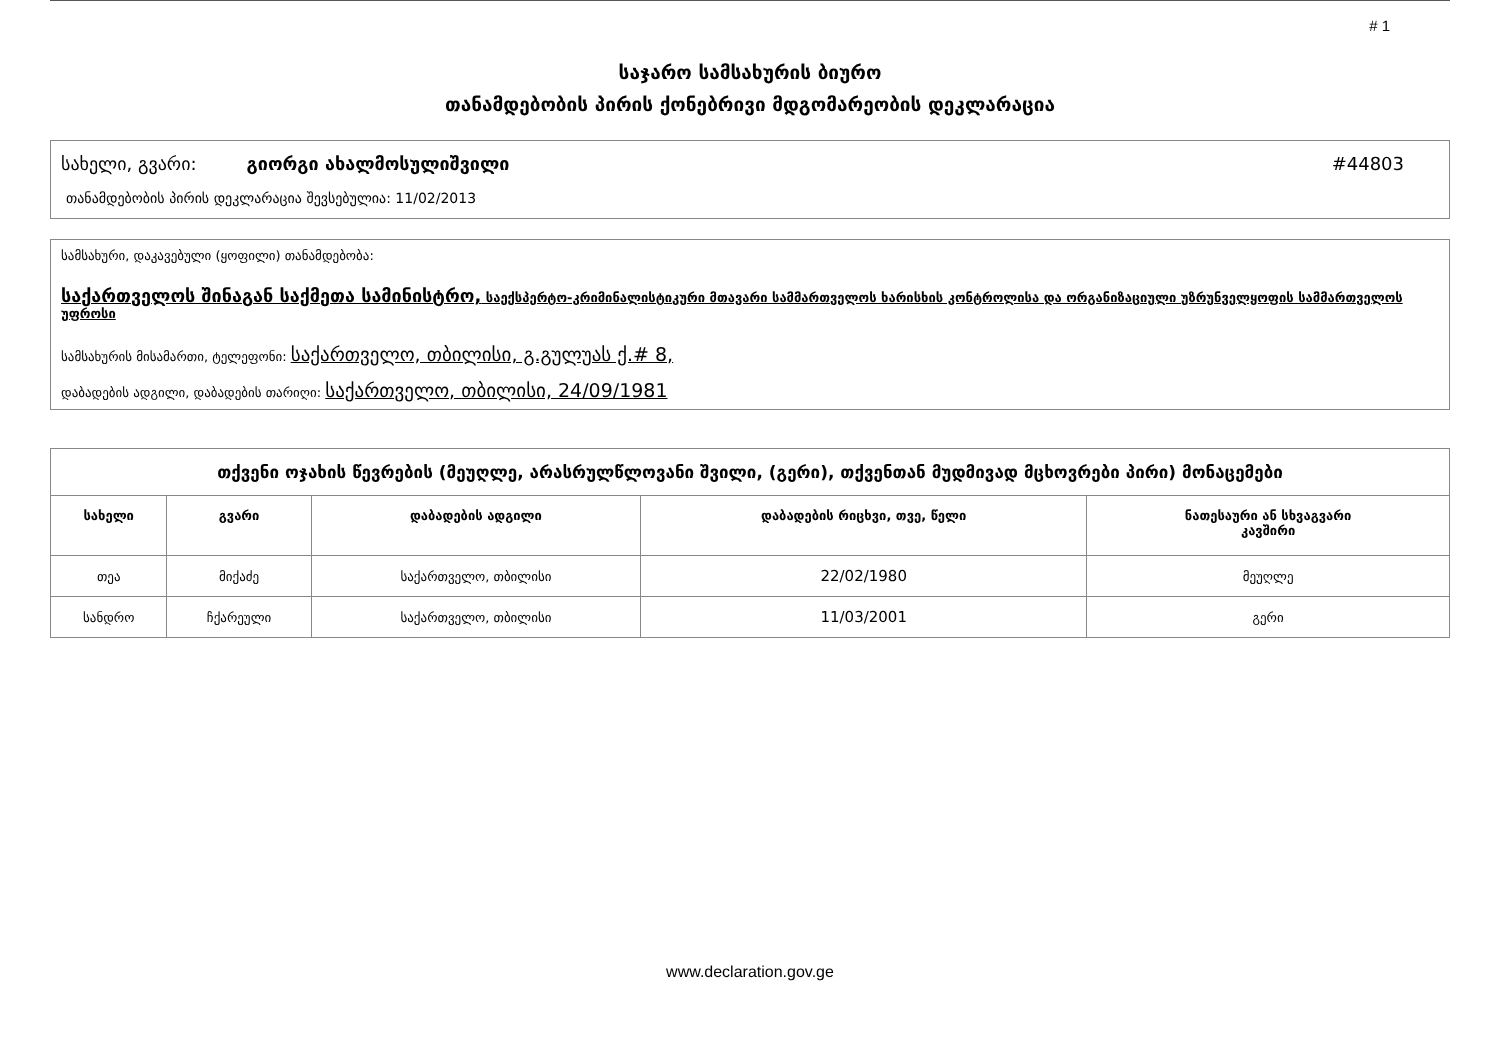# 1
საჯარო სამსახურის ბიურო
თანამდებობის პირის ქონებრივი მდგომარეობის დეკლარაცია
სახელი, გვარი: გიორგი ახალმოსულიშვილი #44803
თანამდებობის პირის დეკლარაცია შევსებულია: 11/02/2013
სამსახური, დაკავებული (ყოფილი) თანამდებობა:
საქართველოს შინაგან საქმეთა სამინისტრო, საექსპერტო-კრიმინალისტიკური მთავარი სამმართველოს ხარისხის კონტროლისა და ორგანიზაციული უზრუნველყოფის სამმართველოს უფროსი
სამსახურის მისამართი, ტელეფონი: საქართველო, თბილისი, გ.გულუას ქ.# 8,
დაბადების ადგილი, დაბადების თარიღი: საქართველო, თბილისი, 24/09/1981
| თქვენი ოჯახის წევრების (მეუღლე, არასრულწლოვანი შვილი, (გერი), თქვენთან მუდმივად მცხოვრები პირი) მონაცემები | | | | |
| სახელი | გვარი | დაბადების ადგილი | დაბადების რიცხვი, თვე, წელი | ნათესაური ან სხვაგვარი კავშირი |
| თეა | მიქაძე | საქართველო, თბილისი | 22/02/1980 | მეუღლე |
| სანდრო | ჩქარეული | საქართველო, თბილისი | 11/03/2001 | გერი |
www.declaration.gov.ge